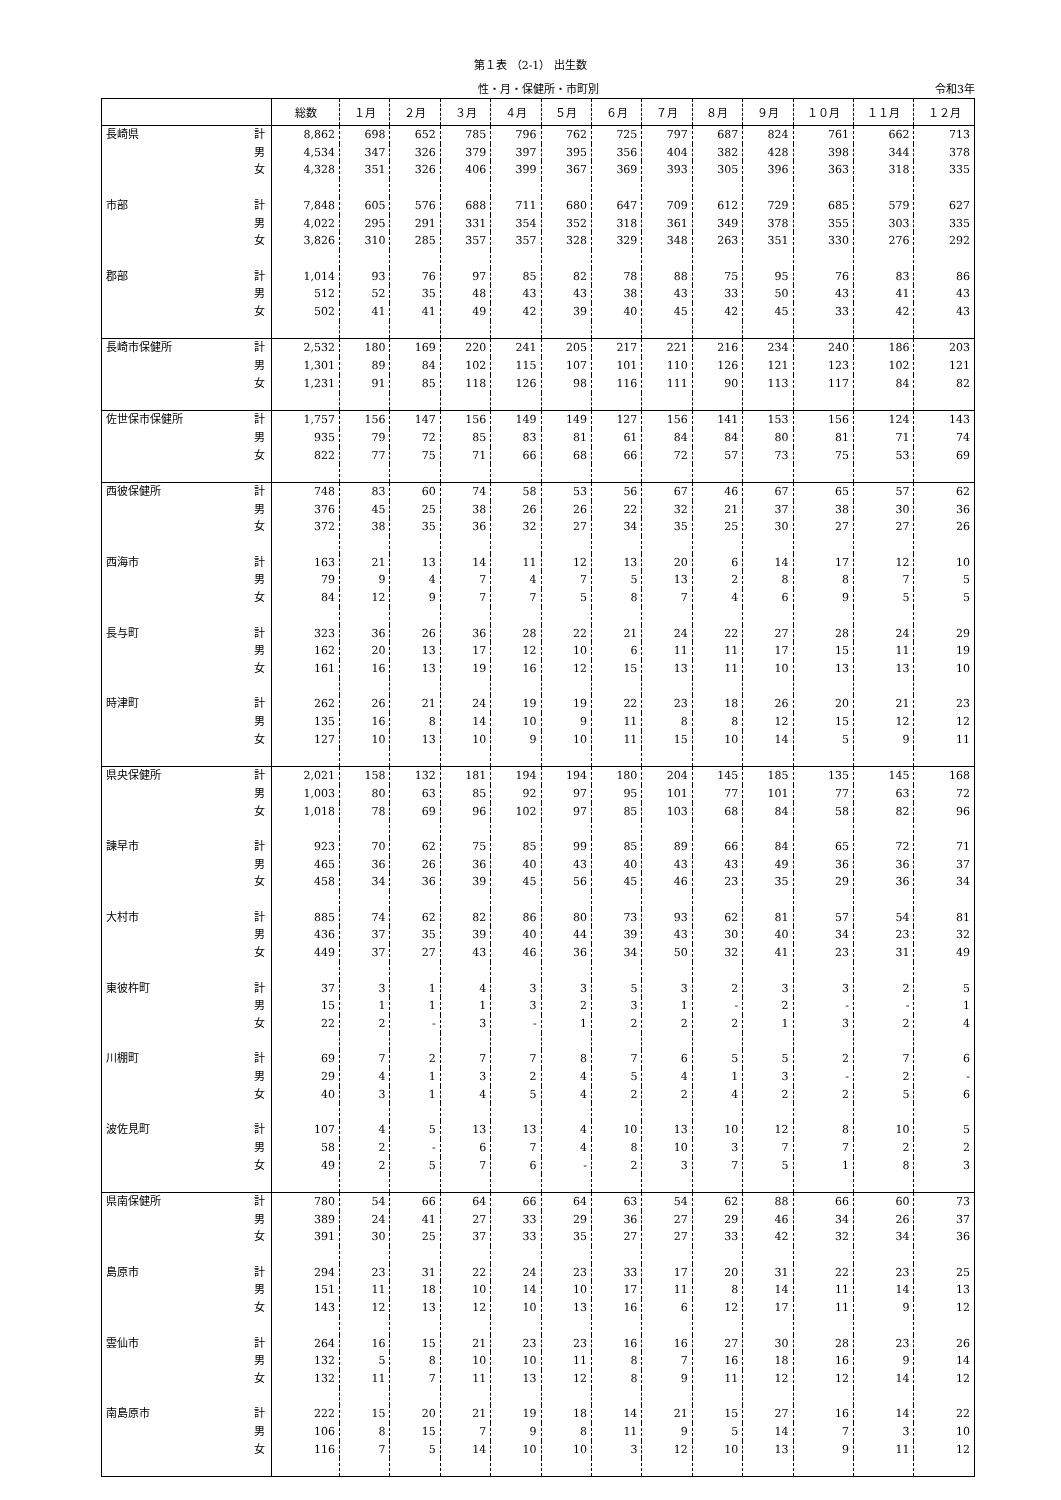第１表 （2-1） 出生数
性・月・保健所・市町別 令和3年
| | | 総数 | １月 | ２月 | ３月 | ４月 | ５月 | ６月 | ７月 | ８月 | ９月 | １０月 | １１月 | １２月 |
| --- | --- | --- | --- | --- | --- | --- | --- | --- | --- | --- | --- | --- | --- | --- |
| 長崎県 | 計 | 8,862 | 698 | 652 | 785 | 796 | 762 | 725 | 797 | 687 | 824 | 761 | 662 | 713 |
| | 男 | 4,534 | 347 | 326 | 379 | 397 | 395 | 356 | 404 | 382 | 428 | 398 | 344 | 378 |
| | 女 | 4,328 | 351 | 326 | 406 | 399 | 367 | 369 | 393 | 305 | 396 | 363 | 318 | 335 |
| 市部 | 計 | 7,848 | 605 | 576 | 688 | 711 | 680 | 647 | 709 | 612 | 729 | 685 | 579 | 627 |
| | 男 | 4,022 | 295 | 291 | 331 | 354 | 352 | 318 | 361 | 349 | 378 | 355 | 303 | 335 |
| | 女 | 3,826 | 310 | 285 | 357 | 357 | 328 | 329 | 348 | 263 | 351 | 330 | 276 | 292 |
| 郡部 | 計 | 1,014 | 93 | 76 | 97 | 85 | 82 | 78 | 88 | 75 | 95 | 76 | 83 | 86 |
| | 男 | 512 | 52 | 35 | 48 | 43 | 43 | 38 | 43 | 33 | 50 | 43 | 41 | 43 |
| | 女 | 502 | 41 | 41 | 49 | 42 | 39 | 40 | 45 | 42 | 45 | 33 | 42 | 43 |
| 長崎市保健所 | 計 | 2,532 | 180 | 169 | 220 | 241 | 205 | 217 | 221 | 216 | 234 | 240 | 186 | 203 |
| | 男 | 1,301 | 89 | 84 | 102 | 115 | 107 | 101 | 110 | 126 | 121 | 123 | 102 | 121 |
| | 女 | 1,231 | 91 | 85 | 118 | 126 | 98 | 116 | 111 | 90 | 113 | 117 | 84 | 82 |
| 佐世保市保健所 | 計 | 1,757 | 156 | 147 | 156 | 149 | 149 | 127 | 156 | 141 | 153 | 156 | 124 | 143 |
| | 男 | 935 | 79 | 72 | 85 | 83 | 81 | 61 | 84 | 84 | 80 | 81 | 71 | 74 |
| | 女 | 822 | 77 | 75 | 71 | 66 | 68 | 66 | 72 | 57 | 73 | 75 | 53 | 69 |
| 西彼保健所 | 計 | 748 | 83 | 60 | 74 | 58 | 53 | 56 | 67 | 46 | 67 | 65 | 57 | 62 |
| | 男 | 376 | 45 | 25 | 38 | 26 | 26 | 22 | 32 | 21 | 37 | 38 | 30 | 36 |
| | 女 | 372 | 38 | 35 | 36 | 32 | 27 | 34 | 35 | 25 | 30 | 27 | 27 | 26 |
| 西海市 | 計 | 163 | 21 | 13 | 14 | 11 | 12 | 13 | 20 | 6 | 14 | 17 | 12 | 10 |
| | 男 | 79 | 9 | 4 | 7 | 4 | 7 | 5 | 13 | 2 | 8 | 8 | 7 | 5 |
| | 女 | 84 | 12 | 9 | 7 | 7 | 5 | 8 | 7 | 4 | 6 | 9 | 5 | 5 |
| 長与町 | 計 | 323 | 36 | 26 | 36 | 28 | 22 | 21 | 24 | 22 | 27 | 28 | 24 | 29 |
| | 男 | 162 | 20 | 13 | 17 | 12 | 10 | 6 | 11 | 11 | 17 | 15 | 11 | 19 |
| | 女 | 161 | 16 | 13 | 19 | 16 | 12 | 15 | 13 | 11 | 10 | 13 | 13 | 10 |
| 時津町 | 計 | 262 | 26 | 21 | 24 | 19 | 19 | 22 | 23 | 18 | 26 | 20 | 21 | 23 |
| | 男 | 135 | 16 | 8 | 14 | 10 | 9 | 11 | 8 | 8 | 12 | 15 | 12 | 12 |
| | 女 | 127 | 10 | 13 | 10 | 9 | 10 | 11 | 15 | 10 | 14 | 5 | 9 | 11 |
| 県央保健所 | 計 | 2,021 | 158 | 132 | 181 | 194 | 194 | 180 | 204 | 145 | 185 | 135 | 145 | 168 |
| | 男 | 1,003 | 80 | 63 | 85 | 92 | 97 | 95 | 101 | 77 | 101 | 77 | 63 | 72 |
| | 女 | 1,018 | 78 | 69 | 96 | 102 | 97 | 85 | 103 | 68 | 84 | 58 | 82 | 96 |
| 諫早市 | 計 | 923 | 70 | 62 | 75 | 85 | 99 | 85 | 89 | 66 | 84 | 65 | 72 | 71 |
| | 男 | 465 | 36 | 26 | 36 | 40 | 43 | 40 | 43 | 43 | 49 | 36 | 36 | 37 |
| | 女 | 458 | 34 | 36 | 39 | 45 | 56 | 45 | 46 | 23 | 35 | 29 | 36 | 34 |
| 大村市 | 計 | 885 | 74 | 62 | 82 | 86 | 80 | 73 | 93 | 62 | 81 | 57 | 54 | 81 |
| | 男 | 436 | 37 | 35 | 39 | 40 | 44 | 39 | 43 | 30 | 40 | 34 | 23 | 32 |
| | 女 | 449 | 37 | 27 | 43 | 46 | 36 | 34 | 50 | 32 | 41 | 23 | 31 | 49 |
| 東彼杵町 | 計 | 37 | 3 | 1 | 4 | 3 | 3 | 5 | 3 | 2 | 3 | 3 | 2 | 5 |
| | 男 | 15 | 1 | 1 | 1 | 3 | 2 | 3 | 1 | - | 2 | - | - | 1 |
| | 女 | 22 | 2 | - | 3 | - | 1 | 2 | 2 | 2 | 1 | 3 | 2 | 4 |
| 川棚町 | 計 | 69 | 7 | 2 | 7 | 7 | 8 | 7 | 6 | 5 | 5 | 2 | 7 | 6 |
| | 男 | 29 | 4 | 1 | 3 | 2 | 4 | 5 | 4 | 1 | 3 | - | 2 | - |
| | 女 | 40 | 3 | 1 | 4 | 5 | 4 | 2 | 2 | 4 | 2 | 2 | 5 | 6 |
| 波佐見町 | 計 | 107 | 4 | 5 | 13 | 13 | 4 | 10 | 13 | 10 | 12 | 8 | 10 | 5 |
| | 男 | 58 | 2 | - | 6 | 7 | 4 | 8 | 10 | 3 | 7 | 7 | 2 | 2 |
| | 女 | 49 | 2 | 5 | 7 | 6 | - | 2 | 3 | 7 | 5 | 1 | 8 | 3 |
| 県南保健所 | 計 | 780 | 54 | 66 | 64 | 66 | 64 | 63 | 54 | 62 | 88 | 66 | 60 | 73 |
| | 男 | 389 | 24 | 41 | 27 | 33 | 29 | 36 | 27 | 29 | 46 | 34 | 26 | 37 |
| | 女 | 391 | 30 | 25 | 37 | 33 | 35 | 27 | 27 | 33 | 42 | 32 | 34 | 36 |
| 島原市 | 計 | 294 | 23 | 31 | 22 | 24 | 23 | 33 | 17 | 20 | 31 | 22 | 23 | 25 |
| | 男 | 151 | 11 | 18 | 10 | 14 | 10 | 17 | 11 | 8 | 14 | 11 | 14 | 13 |
| | 女 | 143 | 12 | 13 | 12 | 10 | 13 | 16 | 6 | 12 | 17 | 11 | 9 | 12 |
| 雲仙市 | 計 | 264 | 16 | 15 | 21 | 23 | 23 | 16 | 16 | 27 | 30 | 28 | 23 | 26 |
| | 男 | 132 | 5 | 8 | 10 | 10 | 11 | 8 | 7 | 16 | 18 | 16 | 9 | 14 |
| | 女 | 132 | 11 | 7 | 11 | 13 | 12 | 8 | 9 | 11 | 12 | 12 | 14 | 12 |
| 南島原市 | 計 | 222 | 15 | 20 | 21 | 19 | 18 | 14 | 21 | 15 | 27 | 16 | 14 | 22 |
| | 男 | 106 | 8 | 15 | 7 | 9 | 8 | 11 | 9 | 5 | 14 | 7 | 3 | 10 |
| | 女 | 116 | 7 | 5 | 14 | 10 | 10 | 3 | 12 | 10 | 13 | 9 | 11 | 12 |